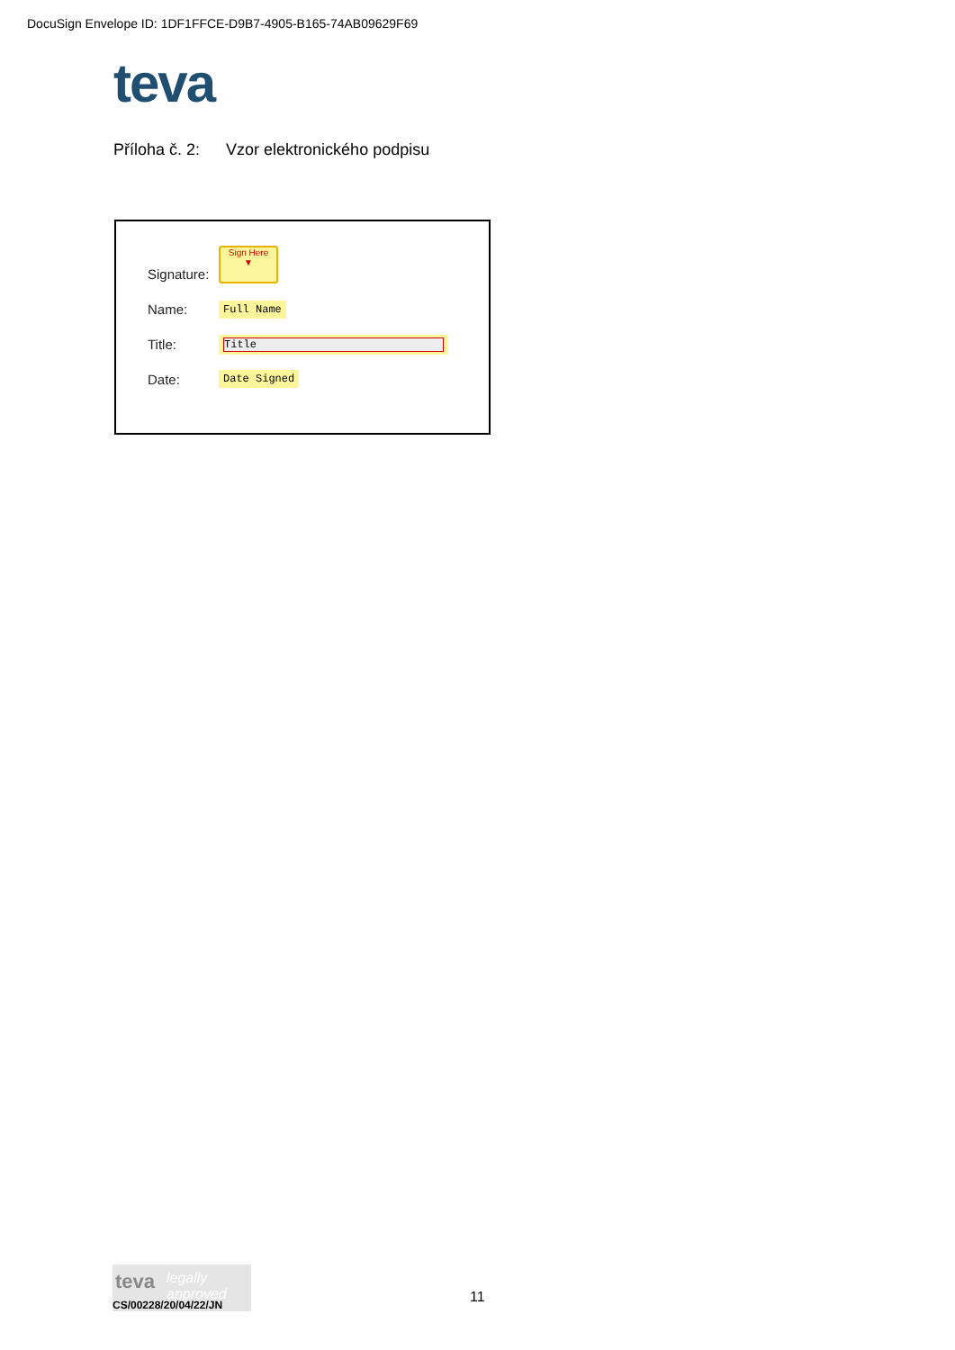DocuSign Envelope ID: 1DF1FFCE-D9B7-4905-B165-74AB09629F69
teva
Příloha č. 2: Vzor elektronického podpisu
Signature:
Sign Here
▼
Name: Full Name
Title: Title
Date: Date Signed
teva
legally approved
CS/00228/20/04/22/JN
11